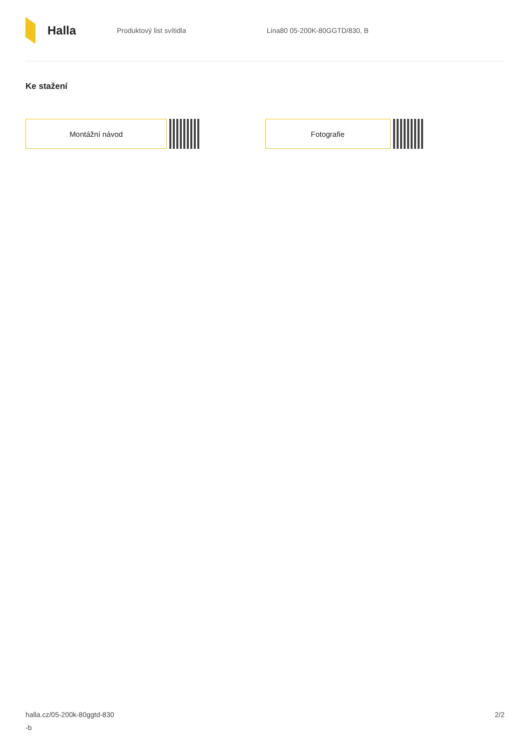Halla
Produktový list svítidla Lina80 05-200K-80GGTD/830, B
Ke stažení
Montážní návod Fotografie
halla.cz/05-200k-80ggtd-830
-b
2/2